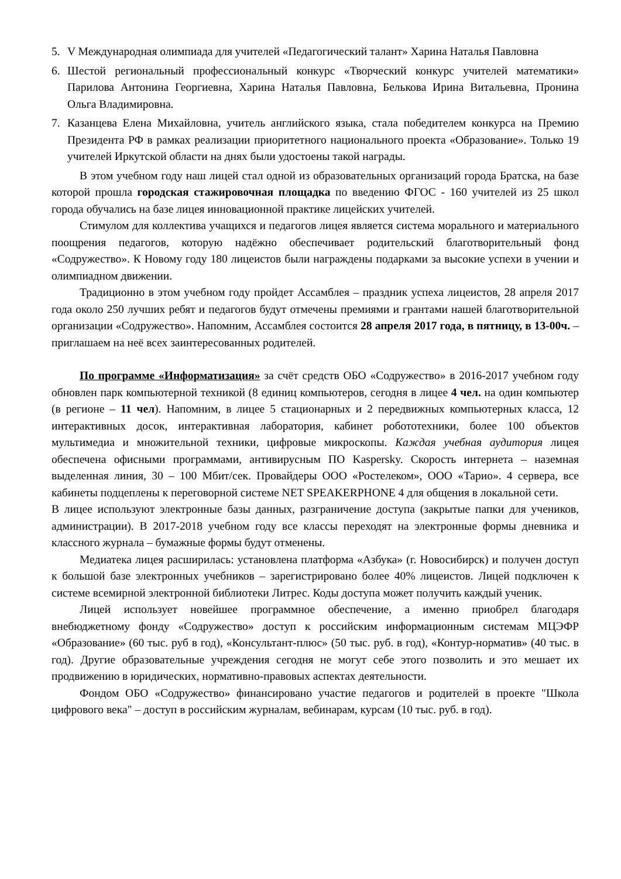5. V Международная олимпиада для учителей «Педагогический талант» Харина Наталья Павловна
6. Шестой региональный профессиональный конкурс «Творческий конкурс учителей математики» Парилова Антонина Георгиевна, Харина Наталья Павловна, Белькова Ирина Витальевна, Пронина Ольга Владимировна.
7. Казанцева Елена Михайловна, учитель английского языка, стала победителем конкурса на Премию Президента РФ в рамках реализации приоритетного национального проекта «Образование». Только 19 учителей Иркутской области на днях были удостоены такой награды.
В этом учебном году наш лицей стал одной из образовательных организаций города Братска, на базе которой прошла городская стажировочная площадка по введению ФГОС - 160 учителей из 25 школ города обучались на базе лицея инновационной практике лицейских учителей.
Стимулом для коллектива учащихся и педагогов лицея является система морального и материального поощрения педагогов, которую надёжно обеспечивает родительский благотворительный фонд «Содружество». К Новому году 180 лицеистов были награждены подарками за высокие успехи в учении и олимпиадном движении.
Традиционно в этом учебном году пройдет Ассамблея – праздник успеха лицеистов, 28 апреля 2017 года около 250 лучших ребят и педагогов будут отмечены премиями и грантами нашей благотворительной организации «Содружество». Напомним, Ассамблея состоится 28 апреля 2017 года, в пятницу, в 13-00ч. – приглашаем на неё всех заинтересованных родителей.
По программе «Информатизация» за счёт средств ОБО «Содружество» в 2016-2017 учебном году обновлен парк компьютерной техникой (8 единиц компьютеров, сегодня в лицее 4 чел. на один компьютер (в регионе – 11 чел). Напомним, в лицее 5 стационарных и 2 передвижных компьютерных класса, 12 интерактивных досок, интерактивная лаборатория, кабинет робототехники, более 100 объектов мультимедиа и множительной техники, цифровые микроскопы. Каждая учебная аудитория лицея обеспечена офисными программами, антивирусным ПО Kaspersky. Скорость интернета – наземная выделенная линия, 30 – 100 Мбит/сек. Провайдеры ООО «Ростелеком», ООО «Тарио». 4 сервера, все кабинеты подцеплены к переговорной системе NET SPEAKERPHONE 4 для общения в локальной сети.
В лицее используют электронные базы данных, разграничение доступа (закрытые папки для учеников, администрации). В 2017-2018 учебном году все классы переходят на электронные формы дневника и классного журнала – бумажные формы будут отменены.
Медиатека лицея расширилась: установлена платформа «Азбука» (г. Новосибирск) и получен доступ к большой базе электронных учебников – зарегистрировано более 40% лицеистов. Лицей подключен к системе всемирной электронной библиотеки Литрес. Коды доступа может получить каждый ученик.
Лицей использует новейшее программное обеспечение, а именно приобрел благодаря внебюджетному фонду «Содружество» доступ к российским информационным системам МЦЭФР «Образование» (60 тыс. руб в год), «Консультант-плюс» (50 тыс. руб. в год), «Контур-норматив» (40 тыс. в год). Другие образовательные учреждения сегодня не могут себе этого позволить и это мешает их продвижению в юридических, нормативно-правовых аспектах деятельности.
Фондом ОБО «Содружество» финансировано участие педагогов и родителей в проекте "Школа цифрового века" – доступ в российским журналам, вебинарам, курсам (10 тыс. руб. в год).